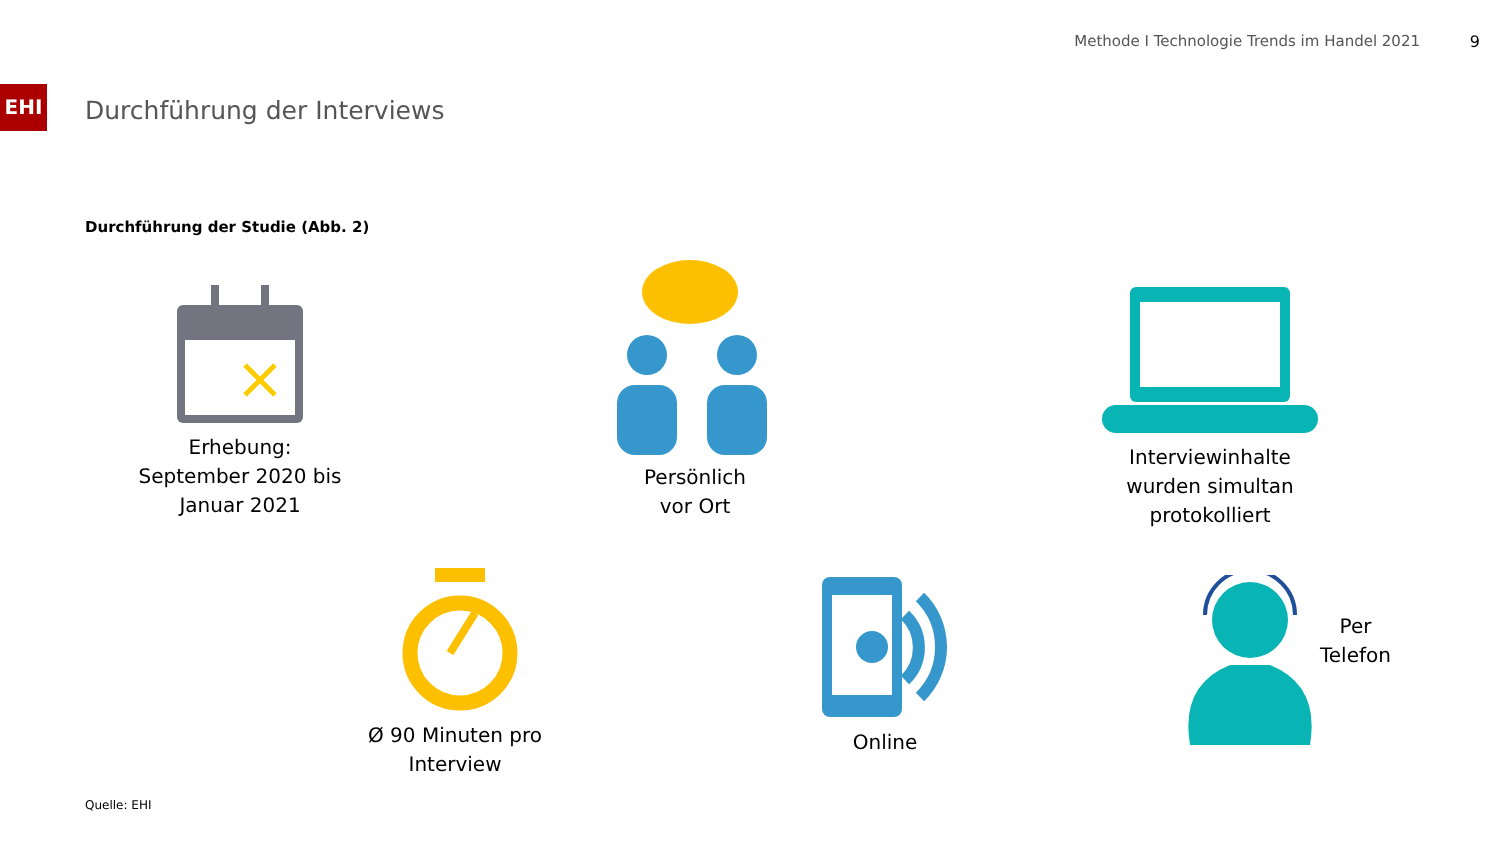Methode I Technologie Trends im Handel 2021
9
EHI
Durchführung der Interviews
Durchführung der Studie (Abb. 2)
Erhebung:
September 2020 bis
Januar 2021
Persönlich
vor Ort
Interviewinhalte
wurden simultan
protokolliert
Ø 90 Minuten pro
Interview
Online
Per
Telefon
Quelle: EHI